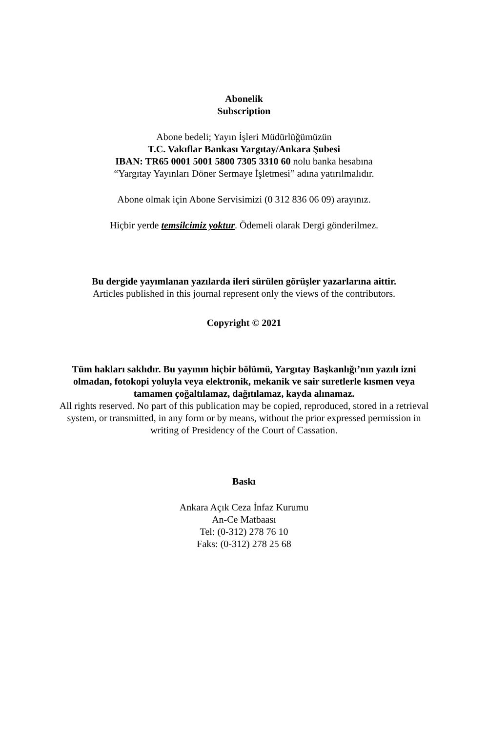Abonelik
Subscription
Abone bedeli; Yayın İşleri Müdürlüğümüzün
T.C. Vakıflar Bankası Yargıtay/Ankara Şubesi
IBAN: TR65 0001 5001 5800 7305 3310 60 nolu banka hesabına
“Yargıtay Yayınları Döner Sermaye İşletmesi” adına yatırılmalıdır.
Abone olmak için Abone Servisimizi (0 312 836 06 09) arayınız.
Hiçbir yerde temsilcimiz yoktur. Ödemeli olarak Dergi gönderilmez.
Bu dergide yayımlanan yazılarda ileri sürülen görüşler yazarlarına aittir.
Articles published in this journal represent only the views of the contributors.
Copyright © 2021
Tüm hakları saklıdır. Bu yayının hiçbir bölümü, Yargıtay Başkanlığı’nın yazılı izni olmadan, fotokopi yoluyla veya elektronik, mekanik ve sair suretlerle kısmen veya tamamen çoğaltılamaz, dağıtılamaz, kayda alınamaz.
All rights reserved. No part of this publication may be copied, reproduced, stored in a retrieval system, or transmitted, in any form or by means, without the prior expressed permission in writing of Presidency of the Court of Cassation.
Baskı
Ankara Açık Ceza İnfaz Kurumu
An-Ce Matbaası
Tel: (0-312) 278 76 10
Faks: (0-312) 278 25 68